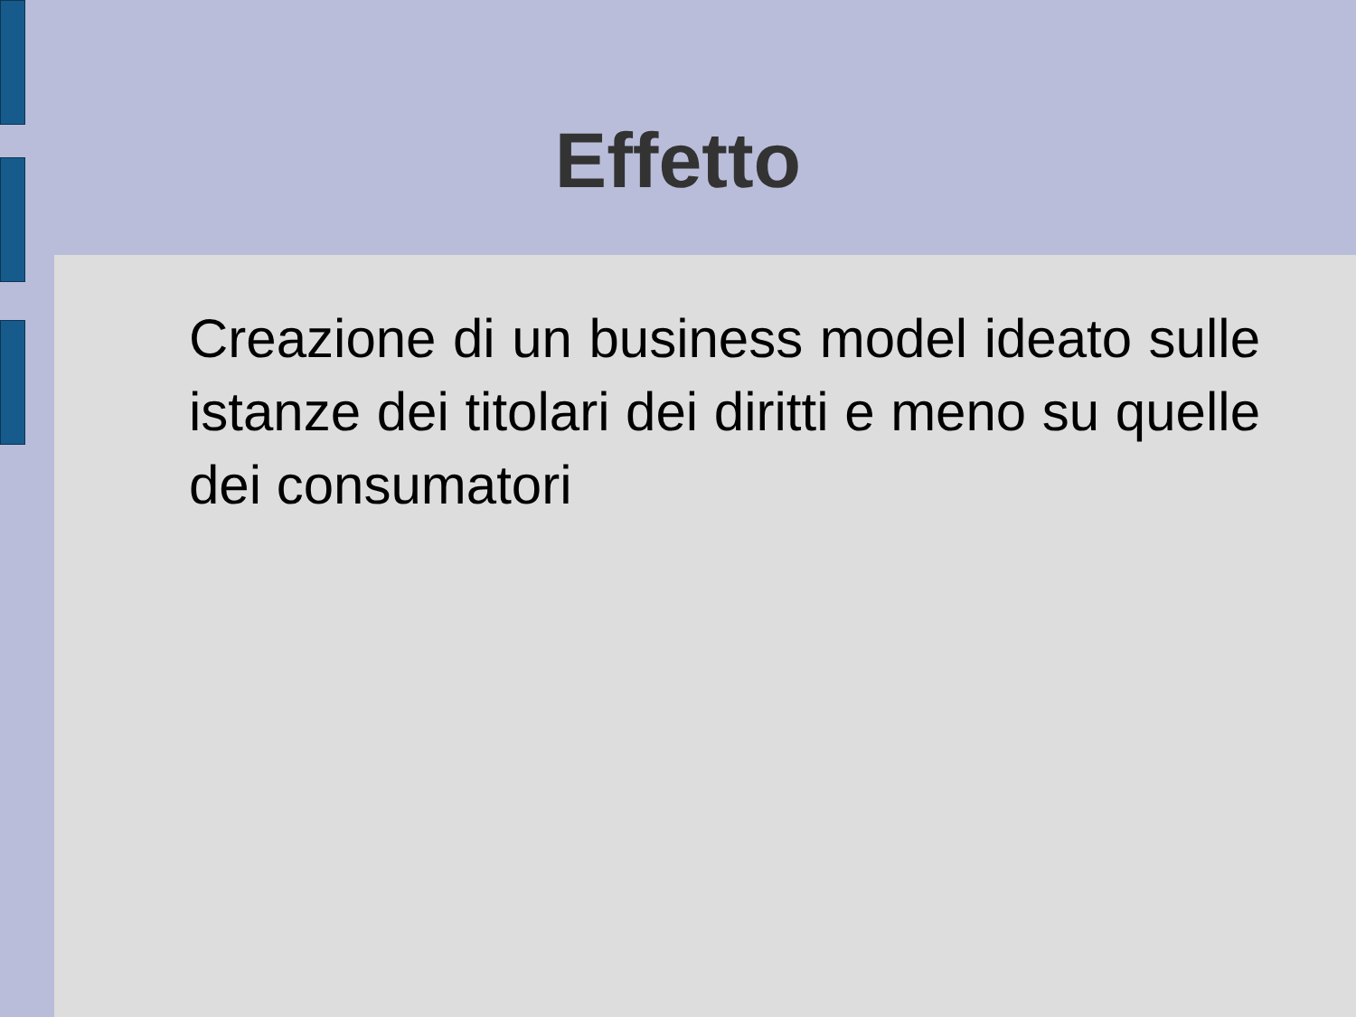Effetto
Creazione di un business model ideato sulle istanze dei titolari dei diritti e meno su quelle dei consumatori